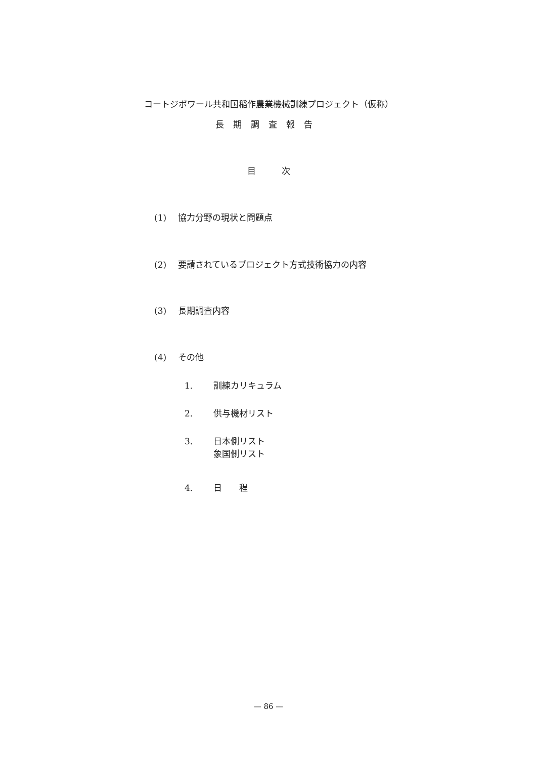コートジボワール共和国稲作農業機械訓練プロジェクト（仮称）
長期調査報告
目　　　次
(1) 協力分野の現状と問題点
(2) 要請されているプロジェクト方式技術協力の内容
(3) 長期調査内容
(4) その他
1. 訓練カリキュラム
2. 供与機材リスト
3. 日本側リスト
象国側リスト
4. 日　　程
— 86 —